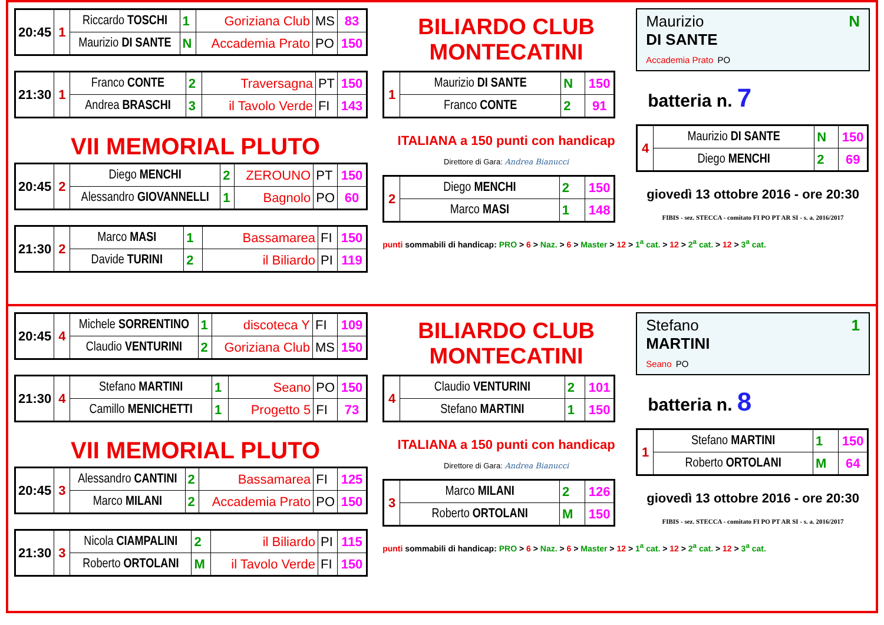| 20:45 | 1 | Riccardo TOSCHI | 1 | Goriziana Club | MS | 83 |
| | | Maurizio DI SANTE | N | Accademia Prato | PO | 150 |
| 21:30 | 1 | Franco CONTE | 2 | Traversagna | PT | 150 |
| | | Andrea BRASCHI | 3 | il Tavolo Verde | FI | 143 |
VII MEMORIAL PLUTO
| 20:45 | 2 | Diego MENCHI | 2 | ZEROUNO | PT | 150 |
| | | Alessandro GIOVANNELLI | 1 | Bagnolo | PO | 60 |
| 21:30 | 2 | Marco MASI | 1 | Bassamarea | FI | 150 |
| | | Davide TURINI | 2 | il Biliardo | PI | 119 |
BILIARDO CLUB MONTECATINI
| 1 | Maurizio DI SANTE | N | 150 |
| | Franco CONTE | 2 | 91 |
ITALIANA a 150 punti con handicap
Direttore di Gara: Andrea Bianucci
| 2 | Diego MENCHI | 2 | 150 |
| | Marco MASI | 1 | 148 |
punti sommabili di handicap: PRO > 6 > Naz. > 6 > Master > 12 > 1<sup>a</sup> cat. > 12 > 2<sup>a</sup> cat. > 12 > 3<sup>a</sup> cat.
Maurizio N
DI SANTE
Accademia Prato PO
batteria n. 7
| 4 | Maurizio DI SANTE | N | 150 |
| | Diego MENCHI | 2 | 69 |
giovedì 13 ottobre 2016 - ore 20:30
FIBIS - sez. STECCA - comitato FI PO PT AR SI - s. a. 2016/2017
| 20:45 | 4 | Michele SORRENTINO | 1 | discoteca Y | FI | 109 |
| | | Claudio VENTURINI | 2 | Goriziana Club | MS | 150 |
| 21:30 | 4 | Stefano MARTINI | 1 | Seano | PO | 150 |
| | | Camillo MENICHETTI | 1 | Progetto 5 | FI | 73 |
VII MEMORIAL PLUTO
| 20:45 | 3 | Alessandro CANTINI | 2 | Bassamarea | FI | 125 |
| | | Marco MILANI | 2 | Accademia Prato | PO | 150 |
| 21:30 | 3 | Nicola CIAMPALINI | 2 | il Biliardo | PI | 115 |
| | | Roberto ORTOLANI | M | il Tavolo Verde | FI | 150 |
BILIARDO CLUB MONTECATINI
| 4 | Claudio VENTURINI | 2 | 101 |
| | Stefano MARTINI | 1 | 150 |
ITALIANA a 150 punti con handicap
Direttore di Gara: Andrea Bianucci
| 3 | Marco MILANI | 2 | 126 |
| | Roberto ORTOLANI | M | 150 |
punti sommabili di handicap: PRO > 6 > Naz. > 6 > Master > 12 > 1<sup>a</sup> cat. > 12 > 2<sup>a</sup> cat. > 12 > 3<sup>a</sup> cat.
Stefano 1
MARTINI
Seano PO
batteria n. 8
| 1 | Stefano MARTINI | 1 | 150 |
| | Roberto ORTOLANI | M | 64 |
giovedì 13 ottobre 2016 - ore 20:30
FIBIS - sez. STECCA - comitato FI PO PT AR SI - s. a. 2016/2017